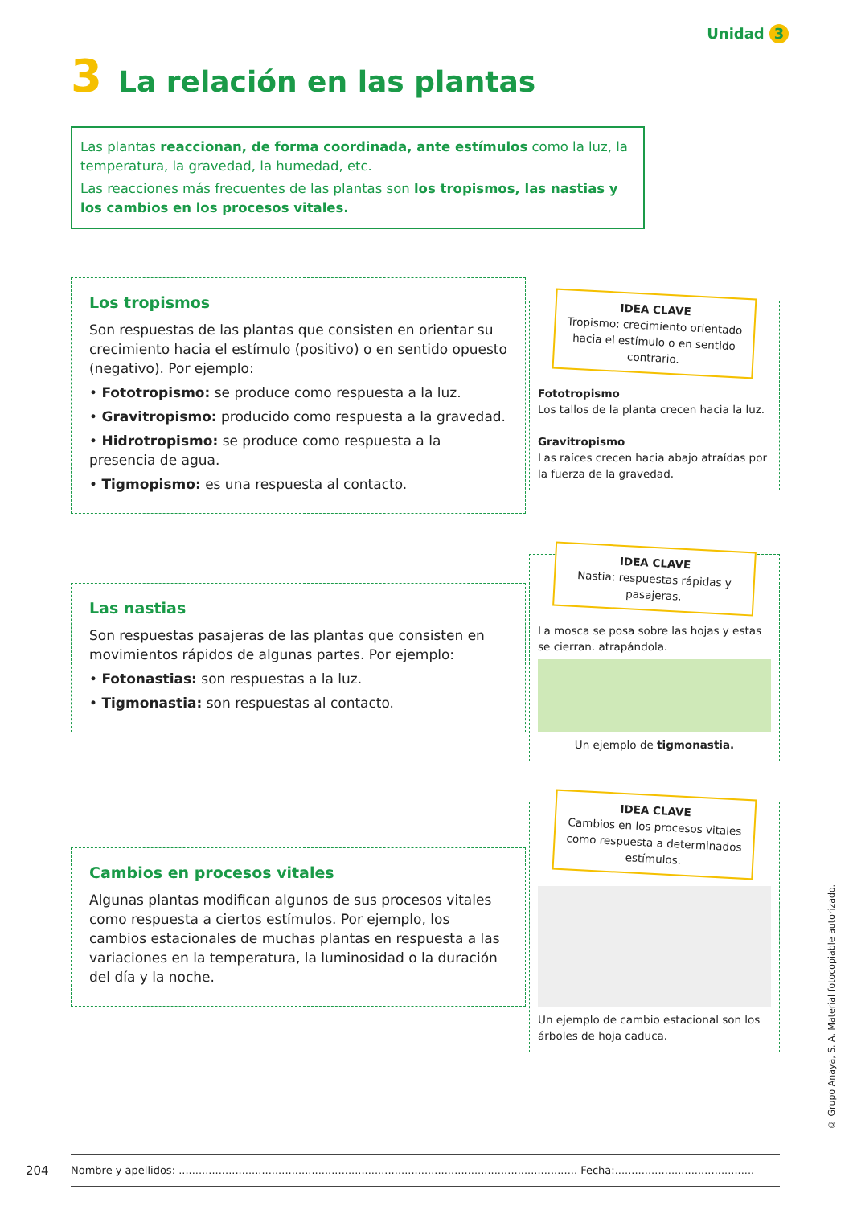Unidad 3
3 La relación en las plantas
Las plantas reaccionan, de forma coordinada, ante estímulos como la luz, la temperatura, la gravedad, la humedad, etc.
Las reacciones más frecuentes de las plantas son los tropismos, las nastias y los cambios en los procesos vitales.
Los tropismos
Son respuestas de las plantas que consisten en orientar su crecimiento hacia el estímulo (positivo) o en sentido opuesto (negativo). Por ejemplo:
• Fototropismo: se produce como respuesta a la luz.
• Gravitropismo: producido como respuesta a la gravedad.
• Hidrotropismo: se produce como respuesta a la presencia de agua.
• Tigmopismo: es una respuesta al contacto.
IDEA CLAVE
Tropismo: crecimiento orientado hacia el estímulo o en sentido contrario.
Fototropismo
Los tallos de la planta crecen hacia la luz.
Gravitropismo
Las raíces crecen hacia abajo atraídas por la fuerza de la gravedad.
Las nastias
Son respuestas pasajeras de las plantas que consisten en movimientos rápidos de algunas partes. Por ejemplo:
• Fotonastias: son respuestas a la luz.
• Tigmonastia: son respuestas al contacto.
IDEA CLAVE
Nastia: respuestas rápidas y pasajeras.
La mosca se posa sobre las hojas y estas se cierran. atrapándola.
Un ejemplo de tigmonastia.
Cambios en procesos vitales
Algunas plantas modifican algunos de sus procesos vitales como respuesta a ciertos estímulos. Por ejemplo, los cambios estacionales de muchas plantas en respuesta a las variaciones en la temperatura, la luminosidad o la duración del día y la noche.
IDEA CLAVE
Cambios en los procesos vitales como respuesta a determinados estímulos.
Un ejemplo de cambio estacional son los árboles de hoja caduca.
204
Nombre y apellidos: ........................................................................................................................ Fecha:..........................................
© Grupo Anaya, S. A. Material fotocopiable autorizado.